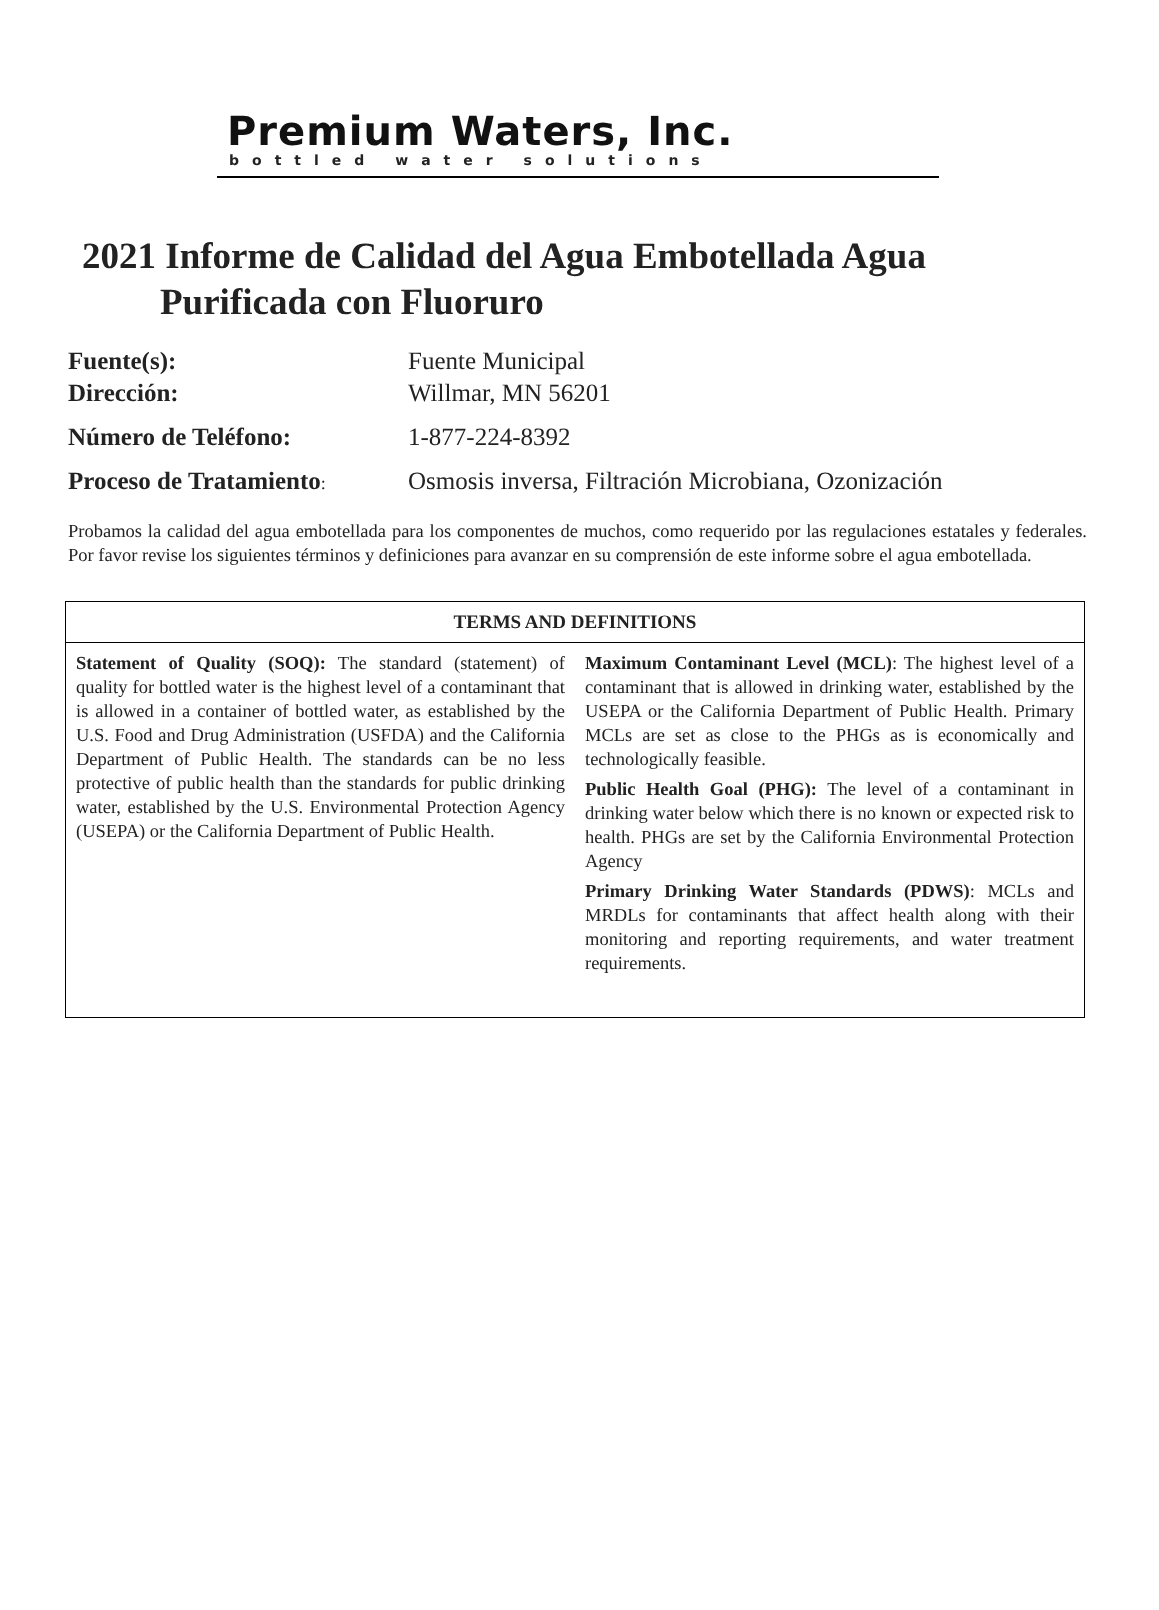Premium Waters, Inc.
bottled water solutions
2021 Informe de Calidad del Agua Embotellada Agua
Purificada con Fluoruro
| Fuente(s): | Fuente Municipal |
| Dirección: | Willmar, MN 56201 |
| Número de Teléfono: | 1-877-224-8392 |
| Proceso de Tratamiento : | Osmosis inversa, Filtración Microbiana, Ozonización |
Probamos la calidad del agua embotellada para los componentes de muchos, como requerido por las regulaciones estatales y federales. Por favor revise los siguientes términos y definiciones para avanzar en su comprensión de este informe sobre el agua embotellada.
| TERMS AND DEFINITIONS | |
| --- | --- |
| Statement of Quality (SOQ): The standard (statement) of quality for bottled water is the highest level of a contaminant that is allowed in a container of bottled water, as established by the U.S. Food and Drug Administration (USFDA) and the California Department of Public Health. The standards can be no less protective of public health than the standards for public drinking water, established by the U.S. Environmental Protection Agency (USEPA) or the California Department of Public Health. | Maximum Contaminant Level (MCL) : The highest level of a contaminant that is allowed in drinking water, established by the USEPA or the California Department of Public Health. Primary MCLs are set as close to the PHGs as is economically and technologically feasible. Public Health Goal (PHG): The level of a contaminant in drinking water below which there is no known or expected risk to health. PHGs are set by the California Environmental Protection Agency Primary Drinking Water Standards (PDWS) : MCLs and MRDLs for contaminants that affect health along with their monitoring and reporting requirements, and water treatment requirements. |